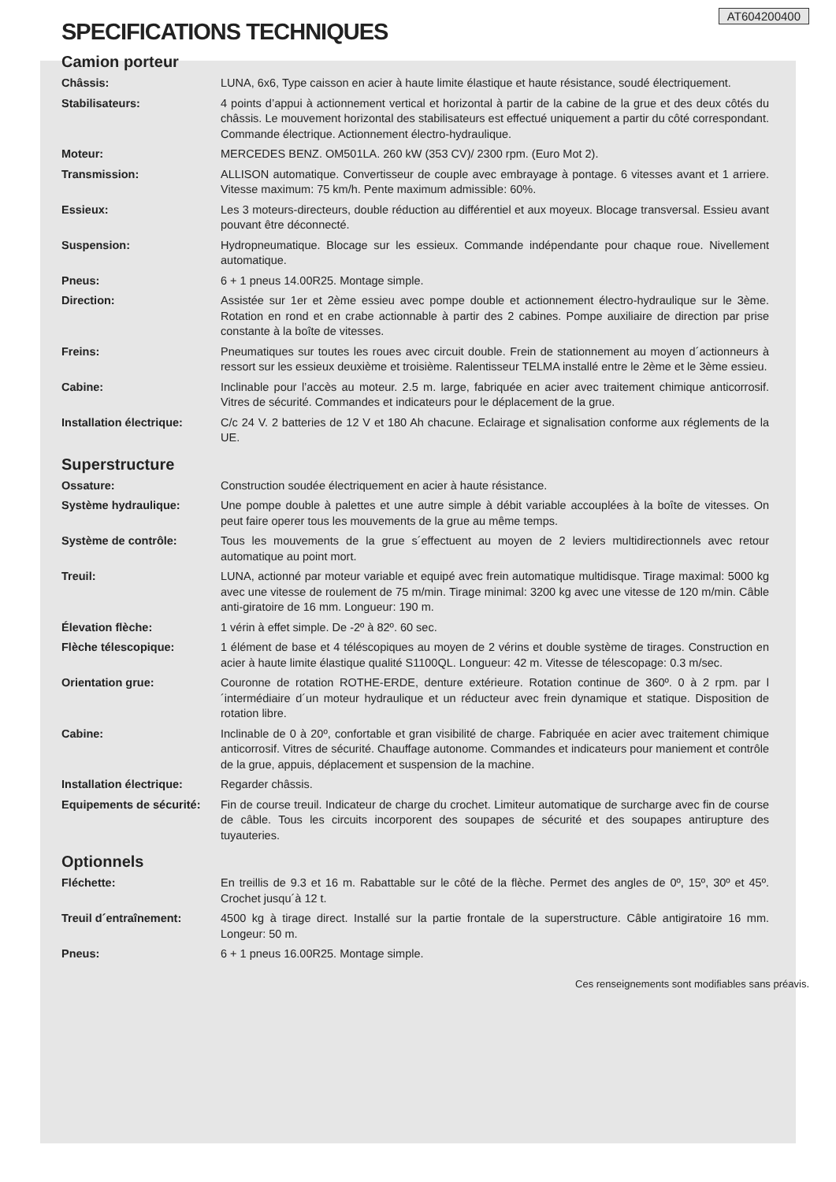AT604200400
SPECIFICATIONS TECHNIQUES
Camion porteur
| Châssis: | LUNA, 6x6, Type caisson en acier à haute limite élastique et haute résistance, soudé électriquement. |
| Stabilisateurs: | 4 points d’appui à actionnement vertical et horizontal à partir de la cabine de la grue et des deux côtés du châssis. Le mouvement horizontal des stabilisateurs est effectué uniquement a partir du côté correspondant. Commande électrique. Actionnement électro-hydraulique. |
| Moteur: | MERCEDES BENZ. OM501LA. 260 kW (353 CV)/ 2300 rpm. (Euro Mot 2). |
| Transmission: | ALLISON automatique. Convertisseur de couple avec embrayage à pontage. 6 vitesses avant et 1 arriere. Vitesse maximum: 75 km/h. Pente maximum admissible: 60%. |
| Essieux: | Les 3 moteurs-directeurs, double réduction au différentiel et aux moyeux. Blocage transversal. Essieu avant pouvant être déconnecté. |
| Suspension: | Hydropneumatique. Blocage sur les essieux. Commande indépendante pour chaque roue. Nivellement automatique. |
| Pneus: | 6 + 1 pneus 14.00R25. Montage simple. |
| Direction: | Assistée sur 1er et 2ème essieu avec pompe double et actionnement électro-hydraulique sur le 3ème. Rotation en rond et en crabe actionnable à partir des 2 cabines. Pompe auxiliaire de direction par prise constante à la boîte de vitesses. |
| Freins: | Pneumatiques sur toutes les roues avec circuit double. Frein de stationnement au moyen d´actionneurs à ressort sur les essieux deuxième et troisième. Ralentisseur TELMA installé entre le 2ème et le 3ème essieu. |
| Cabine: | Inclinable pour l’accès au moteur. 2.5 m. large, fabriquée en acier avec traitement chimique anticorrosif. Vitres de sécurité. Commandes et indicateurs pour le déplacement de la grue. |
| Installation électrique: | C/c 24 V. 2 batteries de 12 V et 180 Ah chacune. Eclairage et signalisation conforme aux réglements de la UE. |
Superstructure
| Ossature: | Construction soudée électriquement en acier à haute résistance. |
| Système hydraulique: | Une pompe double à palettes et une autre simple à débit variable accouplées à la boîte de vitesses. On peut faire operer tous les mouvements de la grue au même temps. |
| Système de contrôle: | Tous les mouvements de la grue s´effectuent au moyen de 2 leviers multidirectionnels avec retour automatique au point mort. |
| Treuil: | LUNA, actionné par moteur variable et equipé avec frein automatique multidisque. Tirage maximal: 5000 kg avec une vitesse de roulement de 75 m/min. Tirage minimal: 3200 kg avec une vitesse de 120 m/min. Câble anti-giratoire de 16 mm. Longueur: 190 m. |
| Élevation flèche: | 1 vérin à effet simple. De -2º à 82º. 60 sec. |
| Flèche télescopique: | 1 élément de base et 4 téléscopiques au moyen de 2 vérins et double système de tirages. Construction en acier à haute limite élastique qualité S1100QL. Longueur: 42 m. Vitesse de télescopage: 0.3 m/sec. |
| Orientation grue: | Couronne de rotation ROTHE-ERDE, denture extérieure. Rotation continue de 360º. 0 à 2 rpm. par l´intermédiaire d´un moteur hydraulique et un réducteur avec frein dynamique et statique. Disposition de rotation libre. |
| Cabine: | Inclinable de 0 à 20º, confortable et gran visibilité de charge. Fabriquée en acier avec traitement chimique anticorrosif. Vitres de sécurité. Chauffage autonome. Commandes et indicateurs pour maniement et contrôle de la grue, appuis, déplacement et suspension de la machine. |
| Installation électrique: | Regarder châssis. |
| Equipements de sécurité: | Fin de course treuil. Indicateur de charge du crochet. Limiteur automatique de surcharge avec fin de course de câble. Tous les circuits incorporent des soupapes de sécurité et des soupapes antirupture des tuyauteries. |
Optionnels
| Fléchette: | En treillis de 9.3 et 16 m. Rabattable sur le côté de la flèche. Permet des angles de 0º, 15º, 30º et 45º. Crochet jusqu´à 12 t. |
| Treuil d´entraînement: | 4500 kg à tirage direct. Installé sur la partie frontale de la superstructure. Câble antigiratoire 16 mm. Longeur: 50 m. |
| Pneus: | 6 + 1 pneus 16.00R25. Montage simple. |
Ces renseignements sont modifiables sans préavis.